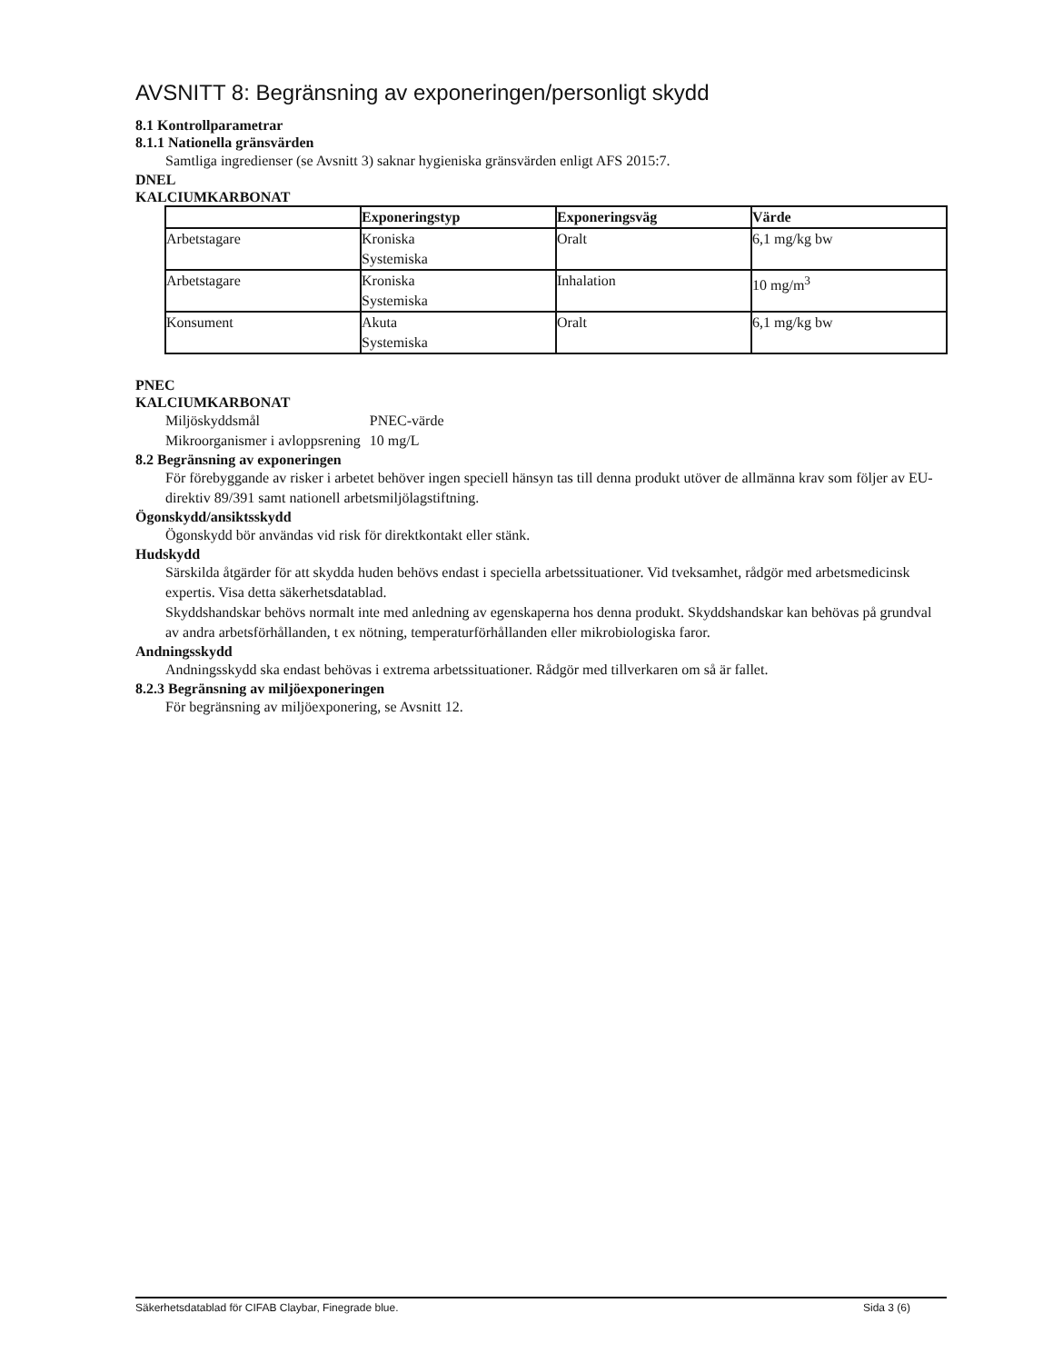AVSNITT 8: Begränsning av exponeringen/personligt skydd
8.1 Kontrollparametrar
8.1.1 Nationella gränsvärden
Samtliga ingredienser (se Avsnitt 3) saknar hygieniska gränsvärden enligt AFS 2015:7.
DNEL
KALCIUMKARBONAT
| | Exponeringstyp | Exponeringsväg | Värde |
| --- | --- | --- | --- |
| Arbetstagare | Kroniska Systemiska | Oralt | 6,1 mg/kg bw |
| Arbetstagare | Kroniska Systemiska | Inhalation | 10 mg/m<sup>3</sup> |
| Konsument | Akuta Systemiska | Oralt | 6,1 mg/kg bw |
PNEC
KALCIUMKARBONAT
| Miljöskyddsmål | PNEC-värde |
| Mikroorganismer i avloppsrening | 10 mg/L |
8.2 Begränsning av exponeringen
För förebyggande av risker i arbetet behöver ingen speciell hänsyn tas till denna produkt utöver de allmänna krav som följer av EU-direktiv 89/391 samt nationell arbetsmiljölagstiftning.
Ögonskydd/ansiktsskydd
Ögonskydd bör användas vid risk för direktkontakt eller stänk.
Hudskydd
Särskilda åtgärder för att skydda huden behövs endast i speciella arbetssituationer. Vid tveksamhet, rådgör med arbetsmedicinsk expertis. Visa detta säkerhetsdatablad.
Skyddshandskar behövs normalt inte med anledning av egenskaperna hos denna produkt. Skyddshandskar kan behövas på grundval av andra arbetsförhållanden, t ex nötning, temperaturförhållanden eller mikrobiologiska faror.
Andningsskydd
Andningsskydd ska endast behövas i extrema arbetssituationer. Rådgör med tillverkaren om så är fallet.
8.2.3 Begränsning av miljöexponeringen
För begränsning av miljöexponering, se Avsnitt 12.
Säkerhetsdatablad för CIFAB Claybar, Finegrade blue. Sida 3 (6)